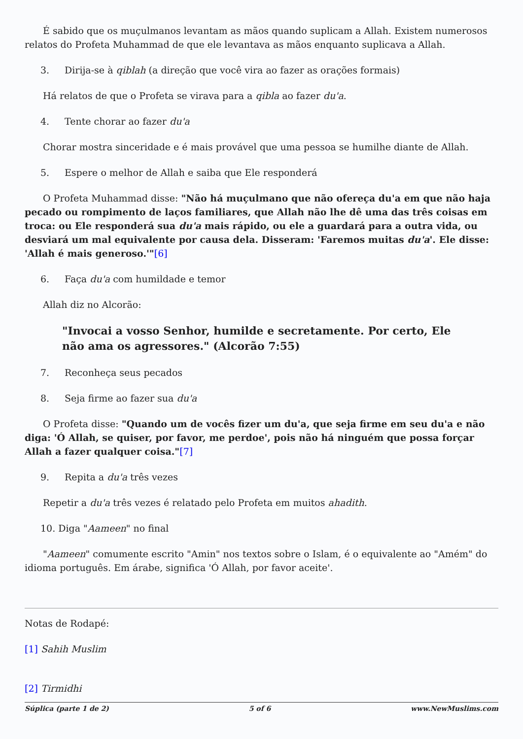É sabido que os muçulmanos levantam as mãos quando suplicam a Allah. Existem numerosos relatos do Profeta Muhammad de que ele levantava as mãos enquanto suplicava a Allah.
3. Dirija-se à qiblah (a direção que você vira ao fazer as orações formais)
Há relatos de que o Profeta se virava para a qibla ao fazer du'a.
4. Tente chorar ao fazer du'a
Chorar mostra sinceridade e é mais provável que uma pessoa se humilhe diante de Allah.
5. Espere o melhor de Allah e saiba que Ele responderá
O Profeta Muhammad disse: "Não há muçulmano que não ofereça du'a em que não haja pecado ou rompimento de laços familiares, que Allah não lhe dê uma das três coisas em troca: ou Ele responderá sua du'a mais rápido, ou ele a guardará para a outra vida, ou desviará um mal equivalente por causa dela. Disseram: 'Faremos muitas du'a'. Ele disse: 'Allah é mais generoso.'"[6]
6. Faça du'a com humildade e temor
Allah diz no Alcorão:
"Invocai a vosso Senhor, humilde e secretamente. Por certo, Ele não ama os agressores." (Alcorão 7:55)
7. Reconheça seus pecados
8. Seja firme ao fazer sua du'a
O Profeta disse: "Quando um de vocês fizer um du'a, que seja firme em seu du'a e não diga: 'Ó Allah, se quiser, por favor, me perdoe', pois não há ninguém que possa forçar Allah a fazer qualquer coisa."[7]
9. Repita a du'a três vezes
Repetir a du'a três vezes é relatado pelo Profeta em muitos ahadith.
10. Diga "Aameen" no final
"Aameen" comumente escrito "Amin" nos textos sobre o Islam, é o equivalente ao "Amém" do idioma português. Em árabe, significa 'Ó Allah, por favor aceite'.
Notas de Rodapé:
[1] Sahih Muslim
[2] Tirmidhi
Súplica (parte 1 de 2) 5 of 6 www.NewMuslims.com